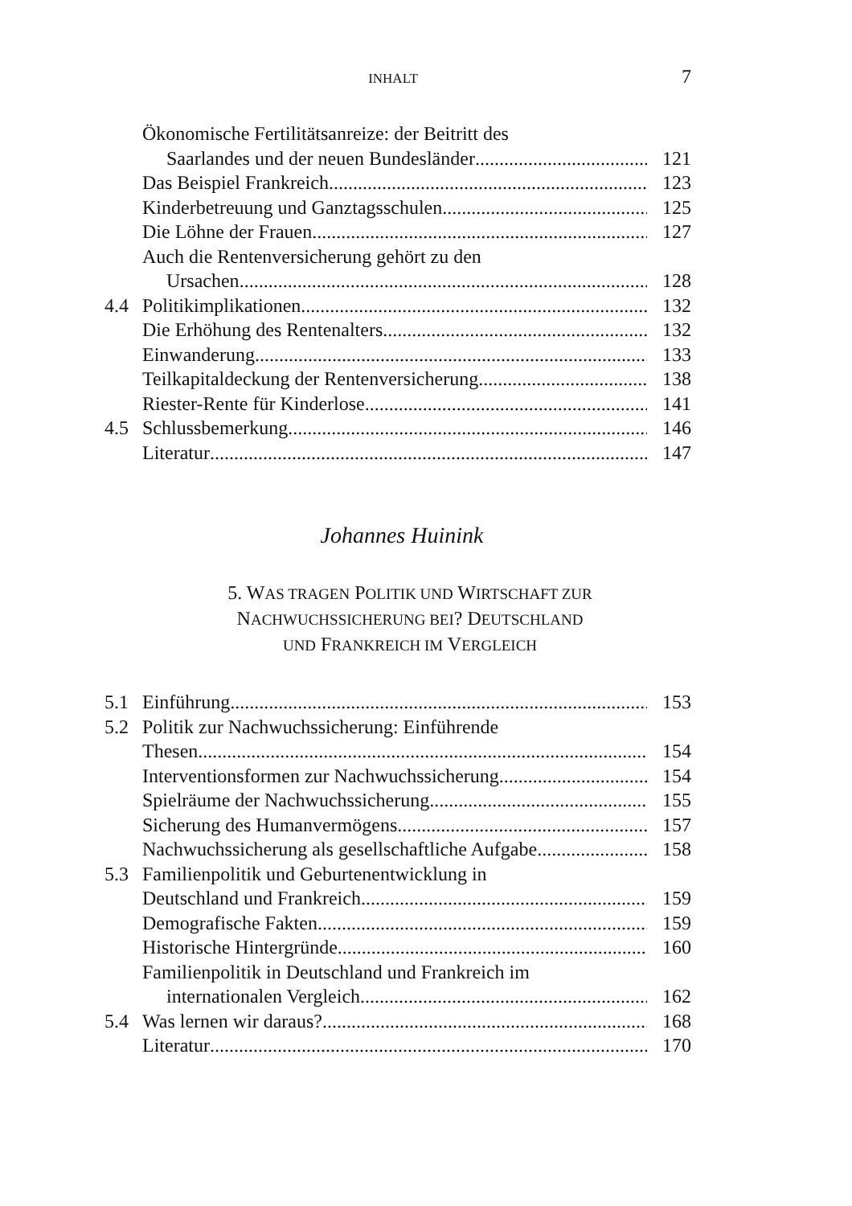INHALT 7
Ökonomische Fertilitätsanreize: der Beitritt des
Saarlandes und der neuen Bundesländer 121
Das Beispiel Frankreich 123
Kinderbetreuung und Ganztagsschulen 125
Die Löhne der Frauen 127
Auch die Rentenversicherung gehört zu den
Ursachen 128
4.4 Politikimplikationen 132
Die Erhöhung des Rentenalters 132
Einwanderung 133
Teilkapitaldeckung der Rentenversicherung 138
Riester-Rente für Kinderlose 141
4.5 Schlussbemerkung 146
Literatur 147
Johannes Huinink
5. WAS TRAGEN POLITIK UND WIRTSCHAFT ZUR
NACHWUCHSSICHERUNG BEI? DEUTSCHLAND
UND FRANKREICH IM VERGLEICH
5.1 Einführung 153
5.2 Politik zur Nachwuchssicherung: Einführende
Thesen 154
Interventionsformen zur Nachwuchssicherung 154
Spielräume der Nachwuchssicherung 155
Sicherung des Humanvermögens 157
Nachwuchssicherung als gesellschaftliche Aufgabe 158
5.3 Familienpolitik und Geburtenentwicklung in
Deutschland und Frankreich 159
Demografische Fakten 159
Historische Hintergründe 160
Familienpolitik in Deutschland und Frankreich im
internationalen Vergleich 162
5.4 Was lernen wir daraus? 168
Literatur 170